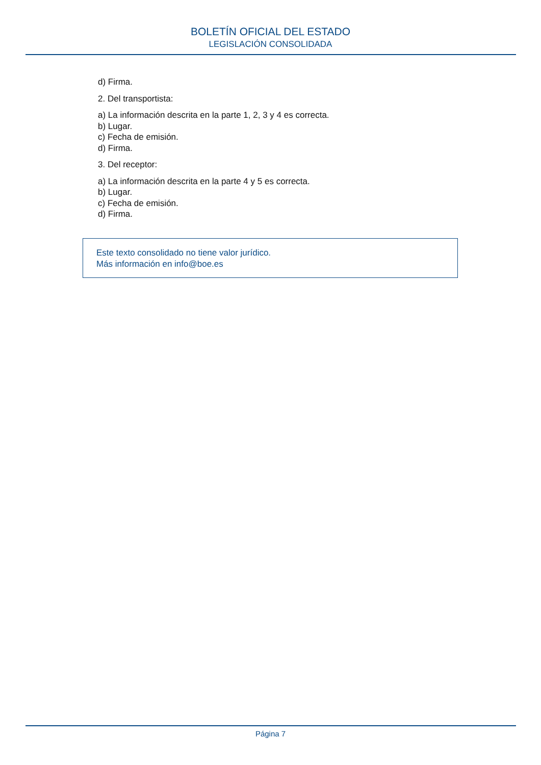BOLETÍN OFICIAL DEL ESTADO
LEGISLACIÓN CONSOLIDADA
d) Firma.
2. Del transportista:
a) La información descrita en la parte 1, 2, 3 y 4 es correcta.
b) Lugar.
c) Fecha de emisión.
d) Firma.
3. Del receptor:
a) La información descrita en la parte 4 y 5 es correcta.
b) Lugar.
c) Fecha de emisión.
d) Firma.
Este texto consolidado no tiene valor jurídico.
Más información en info@boe.es
Página 7